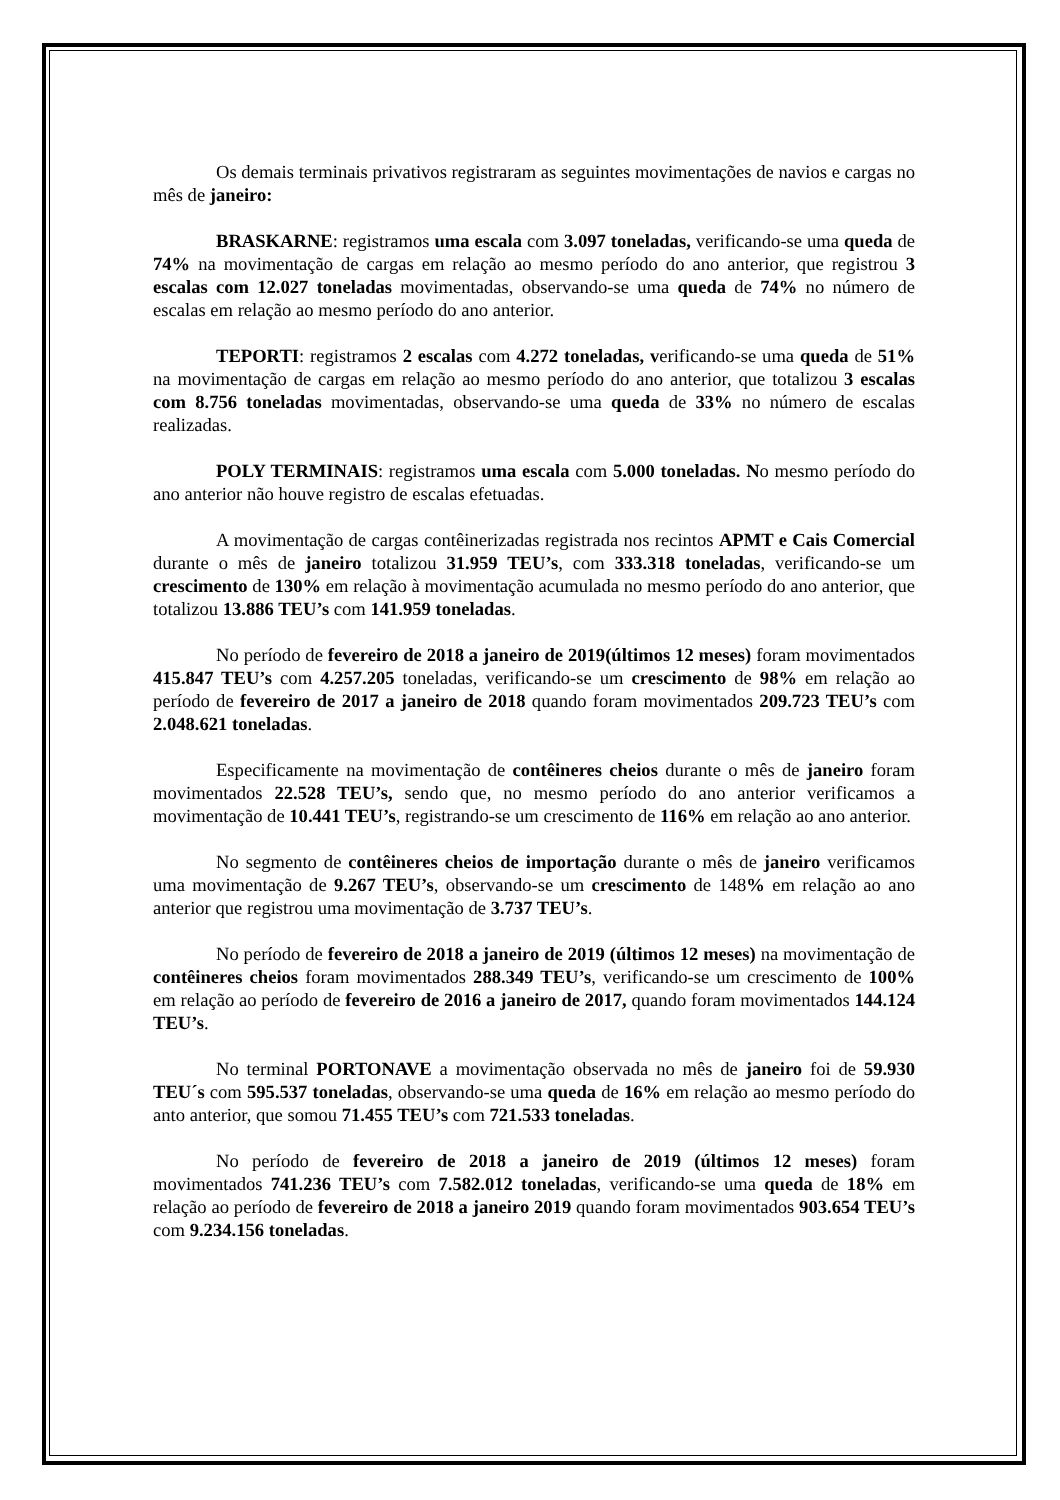Os demais terminais privativos registraram as seguintes movimentações de navios e cargas no mês de janeiro:
BRASKARNE: registramos uma escala com 3.097 toneladas, verificando-se uma queda de 74% na movimentação de cargas em relação ao mesmo período do ano anterior, que registrou 3 escalas com 12.027 toneladas movimentadas, observando-se uma queda de 74% no número de escalas em relação ao mesmo período do ano anterior.
TEPORTI: registramos 2 escalas com 4.272 toneladas, verificando-se uma queda de 51% na movimentação de cargas em relação ao mesmo período do ano anterior, que totalizou 3 escalas com 8.756 toneladas movimentadas, observando-se uma queda de 33% no número de escalas realizadas.
POLY TERMINAIS: registramos uma escala com 5.000 toneladas. No mesmo período do ano anterior não houve registro de escalas efetuadas.
A movimentação de cargas contêinerizadas registrada nos recintos APMT e Cais Comercial durante o mês de janeiro totalizou 31.959 TEU’s, com 333.318 toneladas, verificando-se um crescimento de 130% em relação à movimentação acumulada no mesmo período do ano anterior, que totalizou 13.886 TEU’s com 141.959 toneladas.
No período de fevereiro de 2018 a janeiro de 2019(últimos 12 meses) foram movimentados 415.847 TEU’s com 4.257.205 toneladas, verificando-se um crescimento de 98% em relação ao período de fevereiro de 2017 a janeiro de 2018 quando foram movimentados 209.723 TEU’s com 2.048.621 toneladas.
Especificamente na movimentação de contêineres cheios durante o mês de janeiro foram movimentados 22.528 TEU’s, sendo que, no mesmo período do ano anterior verificamos a movimentação de 10.441 TEU’s, registrando-se um crescimento de 116% em relação ao ano anterior.
No segmento de contêineres cheios de importação durante o mês de janeiro verificamos uma movimentação de 9.267 TEU’s, observando-se um crescimento de 148% em relação ao ano anterior que registrou uma movimentação de 3.737 TEU’s.
No período de fevereiro de 2018 a janeiro de 2019 (últimos 12 meses) na movimentação de contêineres cheios foram movimentados 288.349 TEU’s, verificando-se um crescimento de 100% em relação ao período de fevereiro de 2016 a janeiro de 2017, quando foram movimentados 144.124 TEU’s.
No terminal PORTONAVE a movimentação observada no mês de janeiro foi de 59.930 TEU´s com 595.537 toneladas, observando-se uma queda de 16% em relação ao mesmo período do anto anterior, que somou 71.455 TEU’s com 721.533 toneladas.
No período de fevereiro de 2018 a janeiro de 2019 (últimos 12 meses) foram movimentados 741.236 TEU’s com 7.582.012 toneladas, verificando-se uma queda de 18% em relação ao período de fevereiro de 2018 a janeiro 2019 quando foram movimentados 903.654 TEU’s com 9.234.156 toneladas.